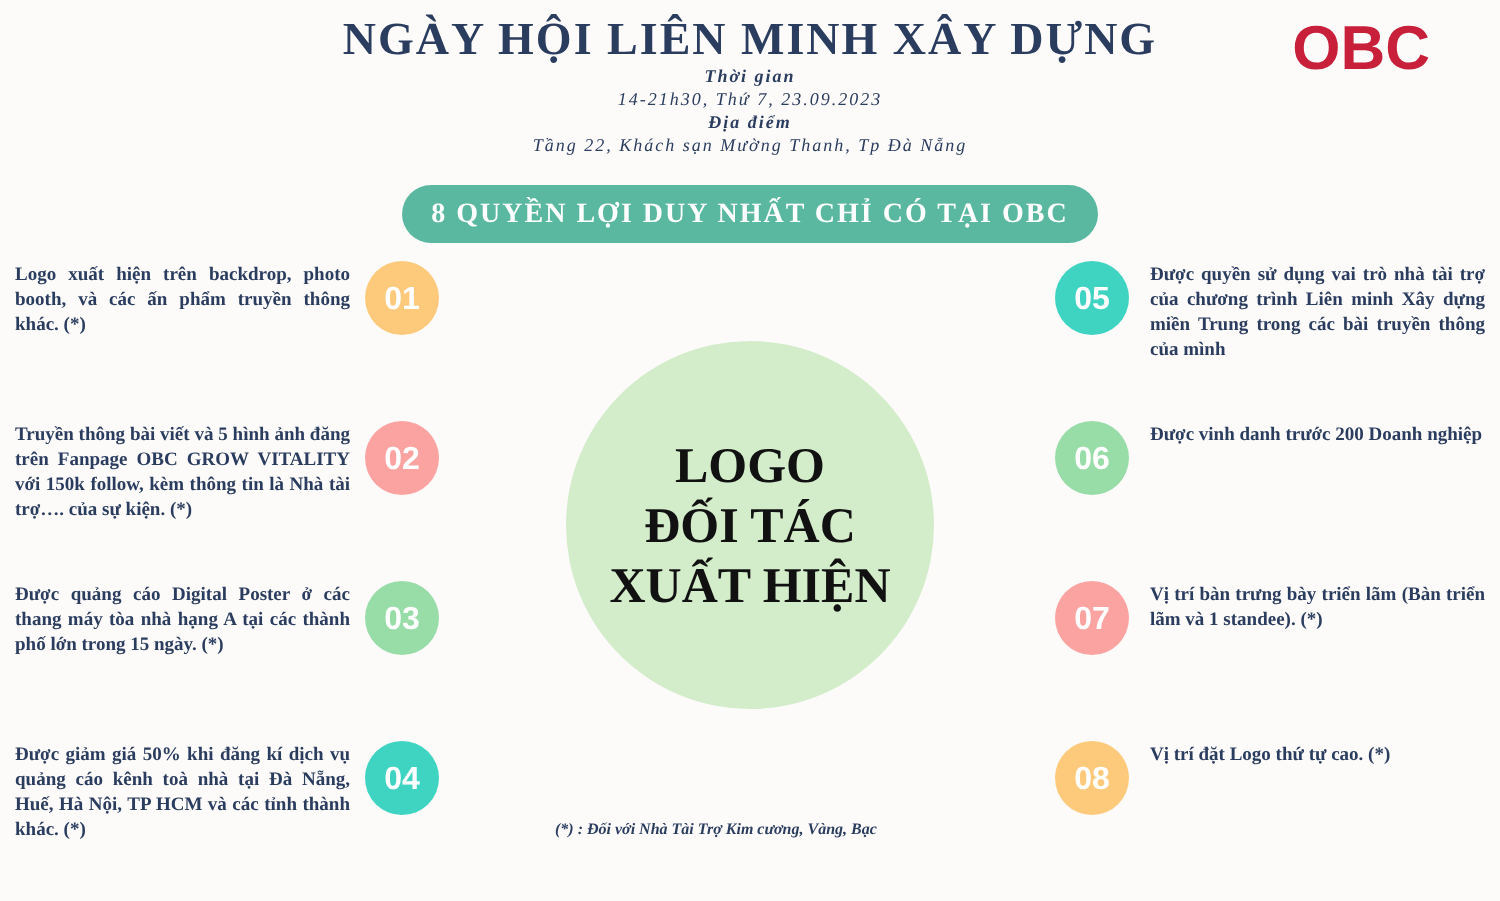OBC
NGÀY HỘI LIÊN MINH XÂY DỰNG
Thời gian
14-21h30, Thứ 7, 23.09.2023
Địa điểm
Tầng 22, Khách sạn Mường Thanh, Tp Đà Nẵng
8 QUYỀN LỢI DUY NHẤT CHỈ CÓ TẠI OBC
Logo xuất hiện trên backdrop, photo booth, và các ấn phẩm truyền thông khác. (*)
Truyền thông bài viết và 5 hình ảnh đăng trên Fanpage OBC GROW VITALITY với 150k follow, kèm thông tin là Nhà tài trợ…. của sự kiện. (*)
Được quảng cáo Digital Poster ở các thang máy tòa nhà hạng A tại các thành phố lớn trong 15 ngày. (*)
Được giảm giá 50% khi đăng kí dịch vụ quảng cáo kênh toà nhà tại Đà Nẵng, Huế, Hà Nội, TP HCM và các tỉnh thành khác. (*)
01
02
03
04
LOGO
ĐỐI TÁC
XUẤT HIỆN
05
06
07
08
Được quyền sử dụng vai trò nhà tài trợ của chương trình Liên minh Xây dựng miền Trung trong các bài truyền thông của mình
Được vinh danh trước 200 Doanh nghiệp
Vị trí bàn trưng bày triển lãm (Bàn triển lãm và 1 standee). (*)
Vị trí đặt Logo thứ tự cao. (*)
(*) : Đối với Nhà Tài Trợ Kim cương, Vàng, Bạc